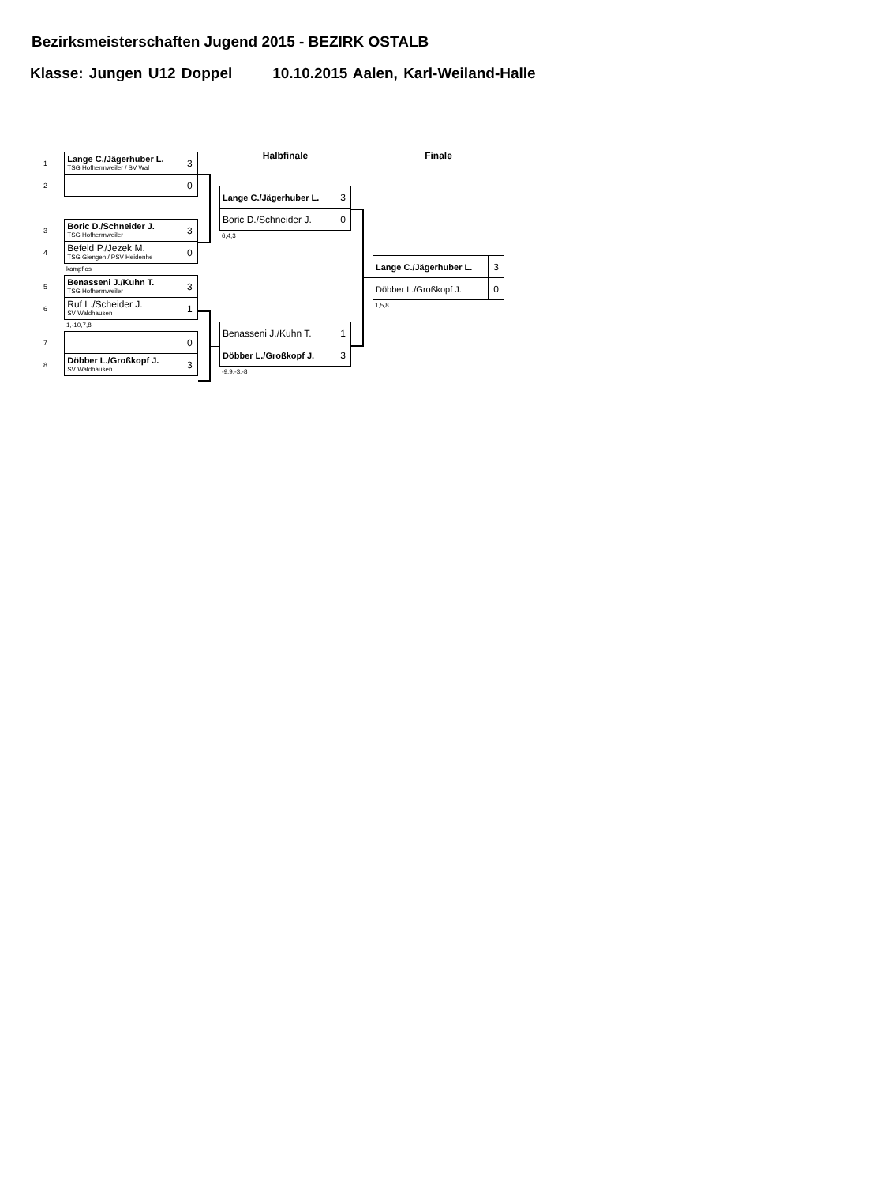Bezirksmeisterschaften Jugend 2015 - BEZIRK OSTALB
Klasse: Jungen U12 Doppel 10.10.2015 Aalen, Karl-Weiland-Halle
| 1 | Lange C./Jägerhuber L. TSG Hofherrnweiler / SV Wal | 3 |
| 2 | | 0 |
| 3 | Boric D./Schneider J. TSG Hofherrnweiler | 3 |
| 4 | Befeld P./Jezek M. TSG Giengen / PSV Heidenhe | 0 |
kampflos
| 5 | Benasseni J./Kuhn T. TSG Hofherrnweiler | 3 |
| 6 | Ruf L./Scheider J. SV Waldhausen | 1 |
1,-10,7,8
| 7 | | 0 |
| 8 | Döbber L./Großkopf J. SV Waldhausen | 3 |
Halbfinale
| Lange C./Jägerhuber L. | 3 |
| Boric D./Schneider J. | 0 |
6,4,3
| Benasseni J./Kuhn T. | 1 |
| Döbber L./Großkopf J. | 3 |
-9,9,-3,-8
Finale
| Lange C./Jägerhuber L. | 3 |
| Döbber L./Großkopf J. | 0 |
1,5,8